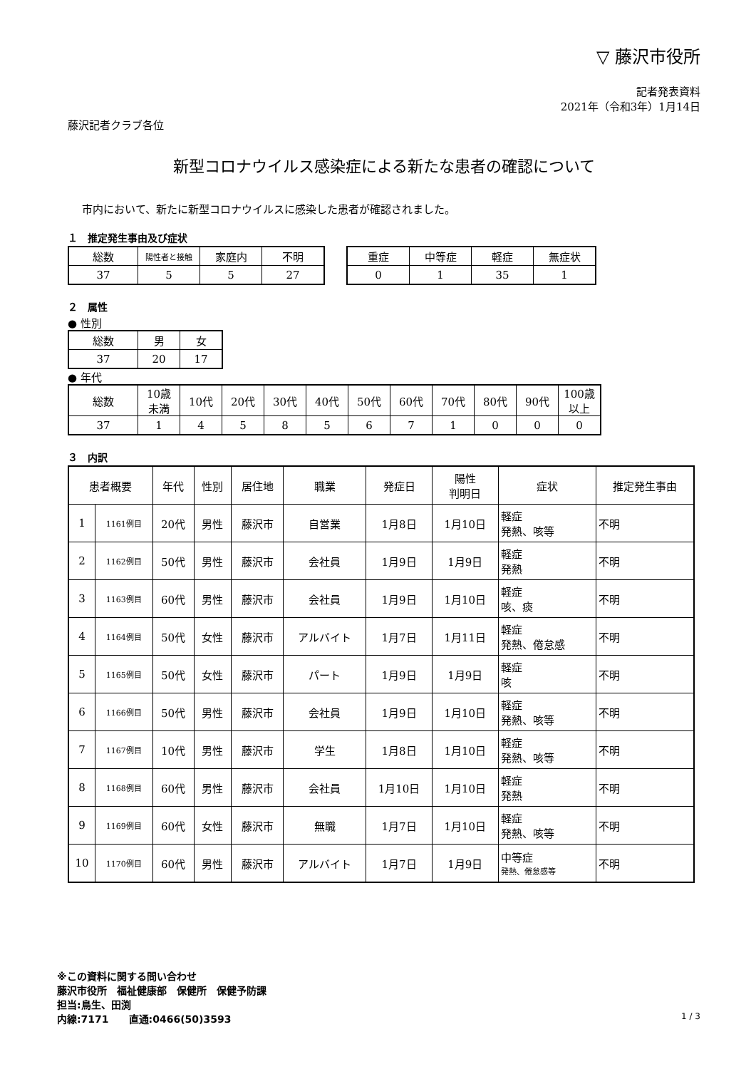▽ 藤沢市役所
記者発表資料
2021年（令和3年）1月14日
藤沢記者クラブ各位
新型コロナウイルス感染症による新たな患者の確認について
市内において、新たに新型コロナウイルスに感染した患者が確認されました。
１　推定発生事由及び症状
| 総数 | 陽性者と接触 | 家庭内 | 不明 |
| --- | --- | --- | --- |
| 37 | 5 | 5 | 27 |
| 重症 | 中等症 | 軽症 | 無症状 |
| --- | --- | --- | --- |
| 0 | 1 | 35 | 1 |
２　属性
● 性別
| 総数 | 男 | 女 |
| --- | --- | --- |
| 37 | 20 | 17 |
● 年代
| 総数 | 10歳 未満 | 10代 | 20代 | 30代 | 40代 | 50代 | 60代 | 70代 | 80代 | 90代 | 100歳 以上 |
| --- | --- | --- | --- | --- | --- | --- | --- | --- | --- | --- | --- |
| 37 | 1 | 4 | 5 | 8 | 5 | 6 | 7 | 1 | 0 | 0 | 0 |
３　内訳
| 患者概要 | | 年代 | 性別 | 居住地 | 職業 | 発症日 | 陽性 判明日 | 症状 | 推定発生事由 |
| --- | --- | --- | --- | --- | --- | --- | --- | --- | --- |
| 1 | 1161例目 | 20代 | 男性 | 藤沢市 | 自営業 | 1月8日 | 1月10日 | 軽症 発熱、咳等 | 不明 |
| 2 | 1162例目 | 50代 | 男性 | 藤沢市 | 会社員 | 1月9日 | 1月9日 | 軽症 発熱 | 不明 |
| 3 | 1163例目 | 60代 | 男性 | 藤沢市 | 会社員 | 1月9日 | 1月10日 | 軽症 咳、痰 | 不明 |
| 4 | 1164例目 | 50代 | 女性 | 藤沢市 | アルバイト | 1月7日 | 1月11日 | 軽症 発熱、倦怠感 | 不明 |
| 5 | 1165例目 | 50代 | 女性 | 藤沢市 | パート | 1月9日 | 1月9日 | 軽症 咳 | 不明 |
| 6 | 1166例目 | 50代 | 男性 | 藤沢市 | 会社員 | 1月9日 | 1月10日 | 軽症 発熱、咳等 | 不明 |
| 7 | 1167例目 | 10代 | 男性 | 藤沢市 | 学生 | 1月8日 | 1月10日 | 軽症 発熱、咳等 | 不明 |
| 8 | 1168例目 | 60代 | 男性 | 藤沢市 | 会社員 | 1月10日 | 1月10日 | 軽症 発熱 | 不明 |
| 9 | 1169例目 | 60代 | 女性 | 藤沢市 | 無職 | 1月7日 | 1月10日 | 軽症 発熱、咳等 | 不明 |
| 10 | 1170例目 | 60代 | 男性 | 藤沢市 | アルバイト | 1月7日 | 1月9日 | 中等症 発熱、倦怠感等 | 不明 |
※この資料に関する問い合わせ
藤沢市役所　福祉健康部　保健所　保健予防課
担当:鳥生、田渕
内線:7171　　直通:0466(50)3593 1 / 3